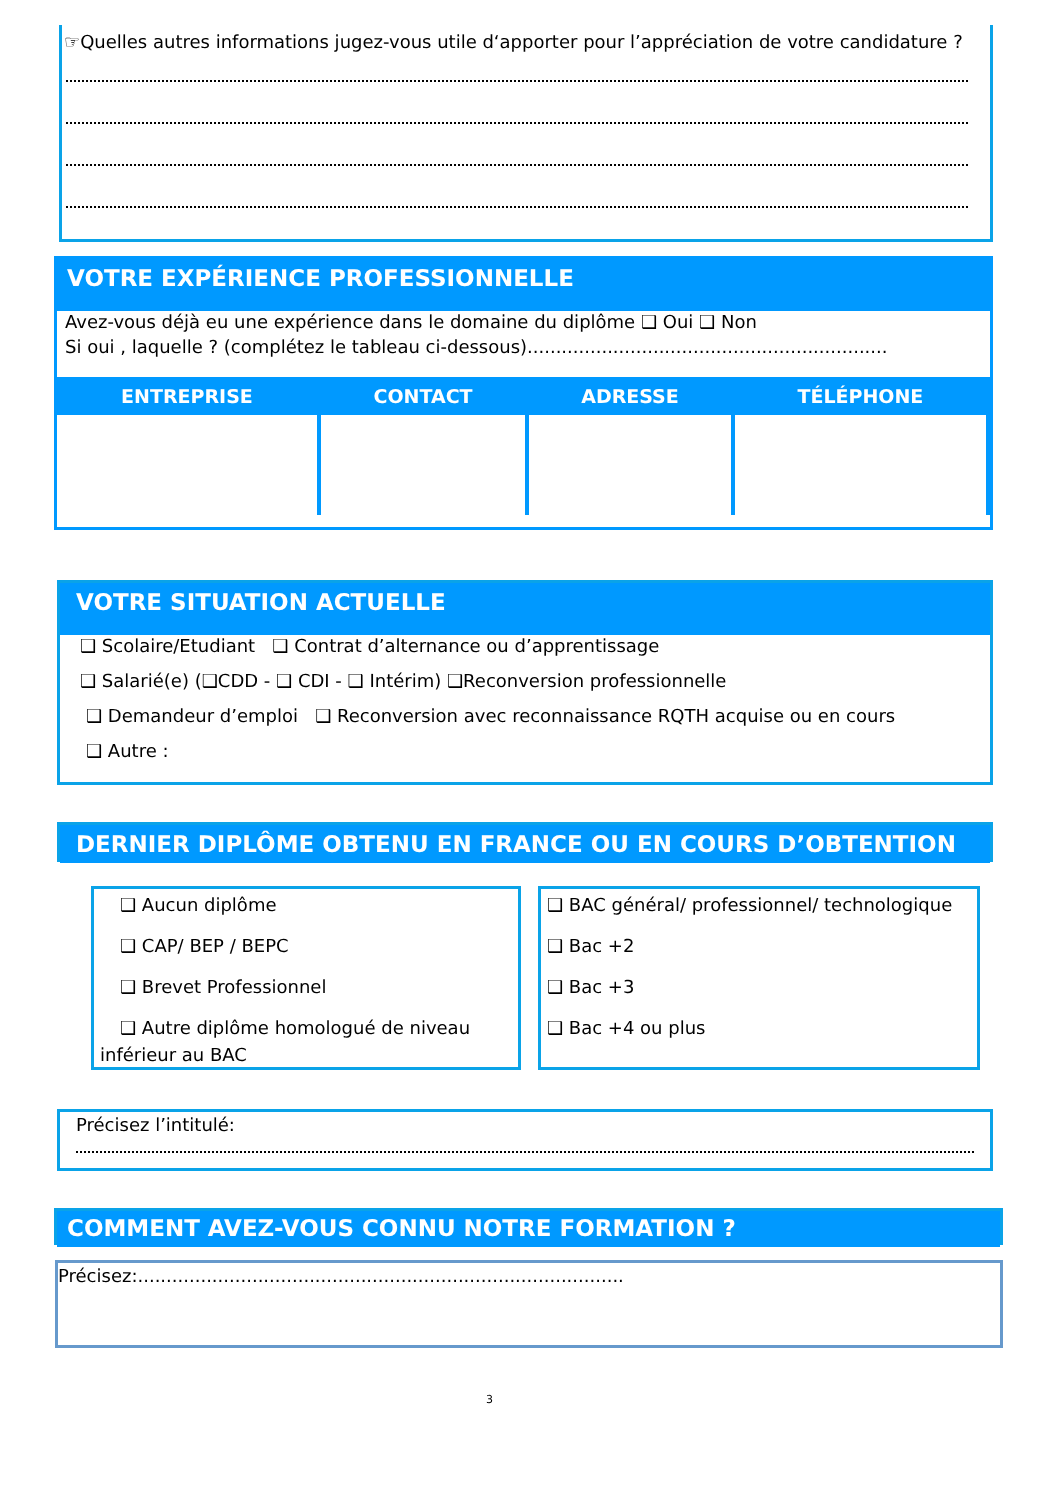☞Quelles autres informations jugez-vous utile d‘apporter pour l’appréciation de votre candidature ?
VOTRE EXPÉRIENCE PROFESSIONNELLE
Avez-vous déjà eu une expérience dans le domaine du diplôme ❑ Oui ❑ Non
Si oui , laquelle ? (complétez le tableau ci-dessous)...............................................................
| ENTREPRISE | CONTACT | ADRESSE | TÉLÉPHONE |
| --- | --- | --- | --- |
VOTRE SITUATION ACTUELLE
❑ Scolaire/Etudiant ❑ Contrat d’alternance ou d’apprentissage
❑ Salarié(e) (❑CDD - ❑ CDI - ❑ Intérim) ❑Reconversion professionnelle
❑ Demandeur d’emploi ❑ Reconversion avec reconnaissance RQTH acquise ou en cours
❑ Autre :
DERNIER DIPLÔME OBTENU EN FRANCE OU EN COURS D’OBTENTION
❑ Aucun diplôme
❑ CAP/ BEP / BEPC
❑ Brevet Professionnel
❑ Autre diplôme homologué de niveau inférieur au BAC
❑ BAC général/ professionnel/ technologique
❑ Bac +2
❑ Bac +3
❑ Bac +4 ou plus
Précisez l’intitulé:
COMMENT AVEZ-VOUS CONNU NOTRE FORMATION ?
Précisez:.....................................................................................
3